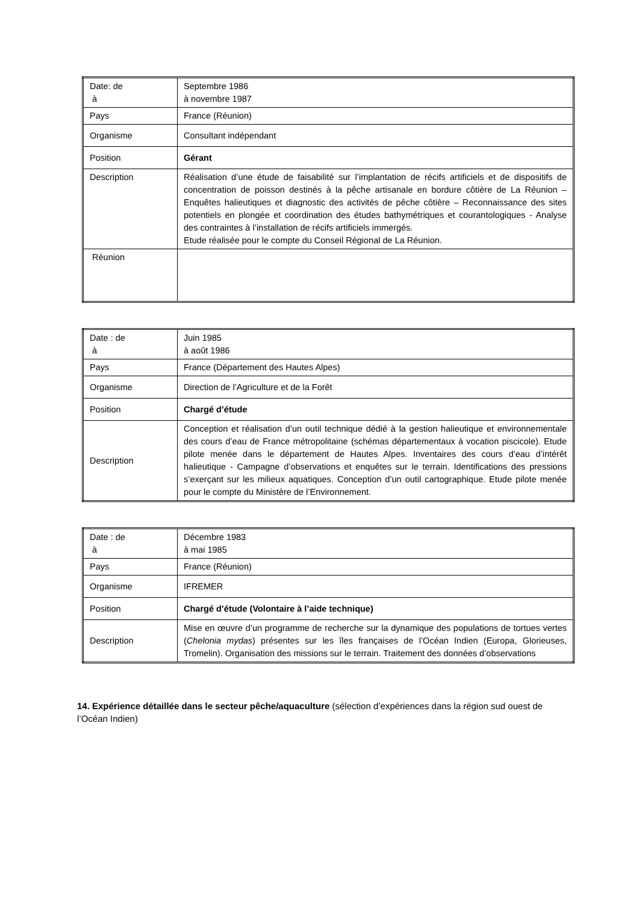| Date: de à | Septembre 1986 à novembre 1987 |
| Pays | France (Réunion) |
| Organisme | Consultant indépendant |
| Position | Gérant |
| Description | Réalisation d’une étude de faisabilité sur l’implantation de récifs artificiels et de dispositifs de concentration de poisson destinés à la pêche artisanale en bordure côtière de La Réunion – Enquêtes halieutiques et diagnostic des activités de pêche côtière – Reconnaissance des sites potentiels en plongée et coordination des études bathymétriques et courantologiques - Analyse des contraintes à l’installation de récifs artificiels immergés. Etude réalisée pour le compte du Conseil Régional de La Réunion. |
| Réunion | |
| Date : de à | Juin 1985 à août 1986 |
| Pays | France (Département des Hautes Alpes) |
| Organisme | Direction de l’Agriculture et de la Forêt |
| Position | Chargé d’étude |
| Description | Conception et réalisation d’un outil technique dédié à la gestion halieutique et environnementale des cours d’eau de France métropolitaine (schémas départementaux à vocation piscicole). Etude pilote menée dans le département de Hautes Alpes. Inventaires des cours d’eau d’intérêt halieutique - Campagne d’observations et enquêtes sur le terrain. Identifications des pressions s’exerçant sur les milieux aquatiques. Conception d’un outil cartographique. Etude pilote menée pour le compte du Ministère de l’Environnement. |
| Date : de à | Décembre 1983 à mai 1985 |
| Pays | France (Réunion) |
| Organisme | IFREMER |
| Position | Chargé d’étude (Volontaire à l’aide technique) |
| Description | Mise en œuvre d’un programme de recherche sur la dynamique des populations de tortues vertes ( Chelonia mydas ) présentes sur les îles françaises de l’Océan Indien (Europa, Glorieuses, Tromelin). Organisation des missions sur le terrain. Traitement des données d’observations |
14. Expérience détaillée dans le secteur pêche/aquaculture (sélection d’expériences dans la région sud ouest de l’Océan Indien)